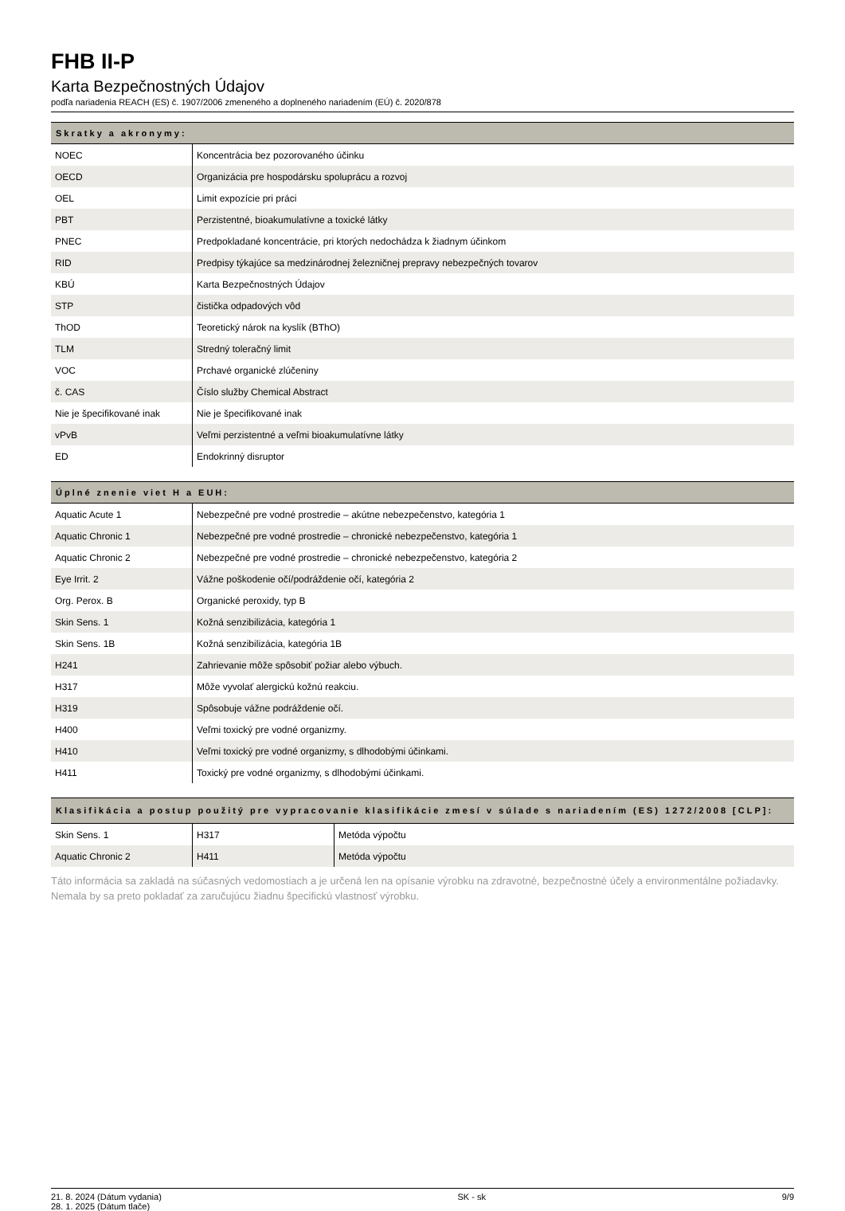FHB II-P
Karta Bezpečnostných Údajov
podľa nariadenia REACH (ES) č. 1907/2006 zmeneného a doplneného nariadením (EÚ) č. 2020/878
Skratky a akronymy:
| NOEC | Koncentrácia bez pozorovaného účinku |
| OECD | Organizácia pre hospodársku spoluprácu a rozvoj |
| OEL | Limit expozície pri práci |
| PBT | Perzistentné, bioakumulatívne a toxické látky |
| PNEC | Predpokladané koncentrácie, pri ktorých nedochádza k žiadnym účinkom |
| RID | Predpisy týkajúce sa medzinárodnej železničnej prepravy nebezpečných tovarov |
| KBÚ | Karta Bezpečnostných Údajov |
| STP | čistička odpadových vôd |
| ThOD | Teoretický nárok na kyslík (BThO) |
| TLM | Stredný toleračný limit |
| VOC | Prchavé organické zlúčeniny |
| č. CAS | Číslo služby Chemical Abstract |
| Nie je špecifikované inak | Nie je špecifikované inak |
| vPvB | Veľmi perzistentné a veľmi bioakumulatívne látky |
| ED | Endokrinný disruptor |
Úplné znenie viet H a EUH:
| Aquatic Acute 1 | Nebezpečné pre vodné prostredie – akútne nebezpečenstvo, kategória 1 |
| Aquatic Chronic 1 | Nebezpečné pre vodné prostredie – chronické nebezpečenstvo, kategória 1 |
| Aquatic Chronic 2 | Nebezpečné pre vodné prostredie – chronické nebezpečenstvo, kategória 2 |
| Eye Irrit. 2 | Vážne poškodenie očí/podráždenie očí, kategória 2 |
| Org. Perox. B | Organické peroxidy, typ B |
| Skin Sens. 1 | Kožná senzibilizácia, kategória 1 |
| Skin Sens. 1B | Kožná senzibilizácia, kategória 1B |
| H241 | Zahrievanie môže spôsobiť požiar alebo výbuch. |
| H317 | Môže vyvolať alergickú kožnú reakciu. |
| H319 | Spôsobuje vážne podráždenie očí. |
| H400 | Veľmi toxický pre vodné organizmy. |
| H410 | Veľmi toxický pre vodné organizmy, s dlhodobými účinkami. |
| H411 | Toxický pre vodné organizmy, s dlhodobými účinkami. |
Klasifikácia a postup použitý pre vypracovanie klasifikácie zmesí v súlade s nariadením (ES) 1272/2008 [CLP]:
| Skin Sens. 1 | H317 | Metóda výpočtu |
| Aquatic Chronic 2 | H411 | Metóda výpočtu |
Táto informácia sa zakladá na súčasných vedomostiach a je určená len na opísanie výrobku na zdravotné, bezpečnostné účely a environmentálne požiadavky. Nemala by sa preto pokladať za zaručujúcu žiadnu špecifickú vlastnosť výrobku.
21. 8. 2024 (Dátum vydania)
28. 1. 2025 (Dátum tlače)
SK - sk 9/9